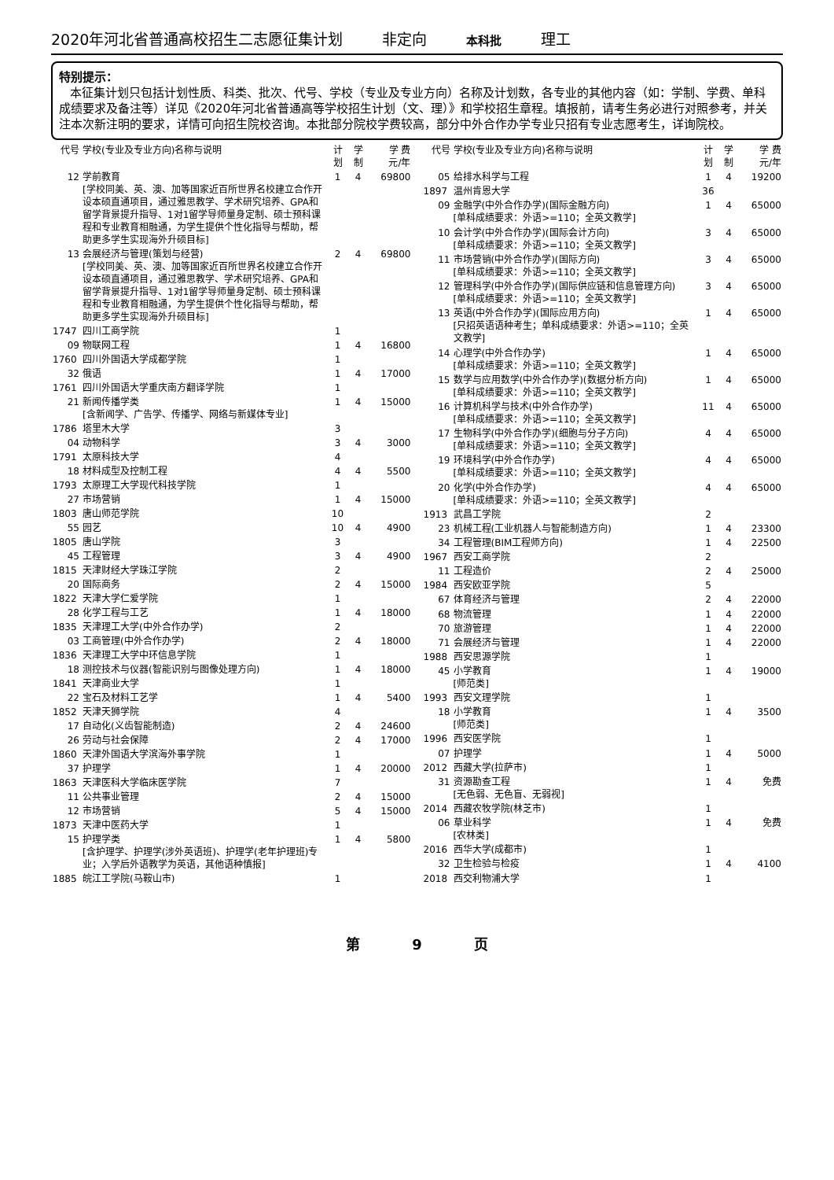2020年河北省普通高校招生二志愿征集计划 非定向 本科批 理工
特别提示：
本征集计划只包括计划性质、科类、批次、代号、学校（专业及专业方向）名称及计划数，各专业的其他内容（如：学制、学费、单科成绩要求及备注等）详见《2020年河北省普通高等学校招生计划（文、理）》和学校招生章程。填报前，请考生务必进行对照参考，并关注本次新注明的要求，详情可向招生院校咨询。本批部分院校学费较高，部分中外合作办学专业只招有专业志愿考生，详询院校。
| 代号 | 学校(专业及专业方向)名称与说明 | 计划 | 学制 | 学 费 元/年 |
| --- | --- | --- | --- | --- |
| 12 | 学前教育 [学校同美、英、澳、加等国家近百所世界名校建立合作开设本硕直通项目，通过雅思教学、学术研究培养、GPA和留学背景提升指导、1对1留学导师量身定制、硕士预科课程和专业教育相融通，为学生提供个性化指导与帮助，帮助更多学生实现海外升硕目标] | 1 | 4 | 69800 |
| 13 | 会展经济与管理(策划与经营) [学校同美、英、澳、加等国家近百所世界名校建立合作开设本硕直通项目，通过雅思教学、学术研究培养、GPA和留学背景提升指导、1对1留学导师量身定制、硕士预科课程和专业教育相融通，为学生提供个性化指导与帮助，帮助更多学生实现海外升硕目标] | 2 | 4 | 69800 |
| 1747 | 四川工商学院 | 1 | | |
| 09 | 物联网工程 | 1 | 4 | 16800 |
| 1760 | 四川外国语大学成都学院 | 1 | | |
| 32 | 俄语 | 1 | 4 | 17000 |
| 1761 | 四川外国语大学重庆南方翻译学院 | 1 | | |
| 21 | 新闻传播学类 [含新闻学、广告学、传播学、网络与新媒体专业] | 1 | 4 | 15000 |
| 1786 | 塔里木大学 | 3 | | |
| 04 | 动物科学 | 3 | 4 | 3000 |
| 1791 | 太原科技大学 | 4 | | |
| 18 | 材料成型及控制工程 | 4 | 4 | 5500 |
| 1793 | 太原理工大学现代科技学院 | 1 | | |
| 27 | 市场营销 | 1 | 4 | 15000 |
| 1803 | 唐山师范学院 | 10 | | |
| 55 | 园艺 | 10 | 4 | 4900 |
| 1805 | 唐山学院 | 3 | | |
| 45 | 工程管理 | 3 | 4 | 4900 |
| 1815 | 天津财经大学珠江学院 | 2 | | |
| 20 | 国际商务 | 2 | 4 | 15000 |
| 1822 | 天津大学仁爱学院 | 1 | | |
| 28 | 化学工程与工艺 | 1 | 4 | 18000 |
| 1835 | 天津理工大学(中外合作办学) | 2 | | |
| 03 | 工商管理(中外合作办学) | 2 | 4 | 18000 |
| 1836 | 天津理工大学中环信息学院 | 1 | | |
| 18 | 测控技术与仪器(智能识别与图像处理方向) | 1 | 4 | 18000 |
| 1841 | 天津商业大学 | 1 | | |
| 22 | 宝石及材料工艺学 | 1 | 4 | 5400 |
| 1852 | 天津天狮学院 | 4 | | |
| 17 | 自动化(义齿智能制造) | 2 | 4 | 24600 |
| 26 | 劳动与社会保障 | 2 | 4 | 17000 |
| 1860 | 天津外国语大学滨海外事学院 | 1 | | |
| 37 | 护理学 | 1 | 4 | 20000 |
| 1863 | 天津医科大学临床医学院 | 7 | | |
| 11 | 公共事业管理 | 2 | 4 | 15000 |
| 12 | 市场营销 | 5 | 4 | 15000 |
| 1873 | 天津中医药大学 | 1 | | |
| 15 | 护理学类 [含护理学、护理学(涉外英语班)、护理学(老年护理班)专业；入学后外语教学为英语，其他语种慎报] | 1 | 4 | 5800 |
| 1885 | 皖江工学院(马鞍山市) | 1 | | |
| 代号 | 学校(专业及专业方向)名称与说明 | 计划 | 学制 | 学 费 元/年 |
| --- | --- | --- | --- | --- |
| 05 | 给排水科学与工程 | 1 | 4 | 19200 |
| 1897 | 温州肯恩大学 | 36 | | |
| 09 | 金融学(中外合作办学)(国际金融方向) [单科成绩要求：外语>=110；全英文教学] | 1 | 4 | 65000 |
| 10 | 会计学(中外合作办学)(国际会计方向) [单科成绩要求：外语>=110；全英文教学] | 3 | 4 | 65000 |
| 11 | 市场营销(中外合作办学)(国际方向) [单科成绩要求：外语>=110；全英文教学] | 3 | 4 | 65000 |
| 12 | 管理科学(中外合作办学)(国际供应链和信息管理方向) [单科成绩要求：外语>=110；全英文教学] | 3 | 4 | 65000 |
| 13 | 英语(中外合作办学)(国际应用方向) [只招英语语种考生；单科成绩要求：外语>=110；全英文教学] | 1 | 4 | 65000 |
| 14 | 心理学(中外合作办学) [单科成绩要求：外语>=110；全英文教学] | 1 | 4 | 65000 |
| 15 | 数学与应用数学(中外合作办学)(数据分析方向) [单科成绩要求：外语>=110；全英文教学] | 1 | 4 | 65000 |
| 16 | 计算机科学与技术(中外合作办学) [单科成绩要求：外语>=110；全英文教学] | 11 | 4 | 65000 |
| 17 | 生物科学(中外合作办学)(细胞与分子方向) [单科成绩要求：外语>=110；全英文教学] | 4 | 4 | 65000 |
| 19 | 环境科学(中外合作办学) [单科成绩要求：外语>=110；全英文教学] | 4 | 4 | 65000 |
| 20 | 化学(中外合作办学) [单科成绩要求：外语>=110；全英文教学] | 4 | 4 | 65000 |
| 1913 | 武昌工学院 | 2 | | |
| 23 | 机械工程(工业机器人与智能制造方向) | 1 | 4 | 23300 |
| 34 | 工程管理(BIM工程师方向) | 1 | 4 | 22500 |
| 1967 | 西安工商学院 | 2 | | |
| 11 | 工程造价 | 2 | 4 | 25000 |
| 1984 | 西安欧亚学院 | 5 | | |
| 67 | 体育经济与管理 | 2 | 4 | 22000 |
| 68 | 物流管理 | 1 | 4 | 22000 |
| 70 | 旅游管理 | 1 | 4 | 22000 |
| 71 | 会展经济与管理 | 1 | 4 | 22000 |
| 1988 | 西安思源学院 | 1 | | |
| 45 | 小学教育 [师范类] | 1 | 4 | 19000 |
| 1993 | 西安文理学院 | 1 | | |
| 18 | 小学教育 [师范类] | 1 | 4 | 3500 |
| 1996 | 西安医学院 | 1 | | |
| 07 | 护理学 | 1 | 4 | 5000 |
| 2012 | 西藏大学(拉萨市) | 1 | | |
| 31 | 资源勘查工程 [无色弱、无色盲、无弱视] | 1 | 4 | 免费 |
| 2014 | 西藏农牧学院(林芝市) | 1 | | |
| 06 | 草业科学 [农林类] | 1 | 4 | 免费 |
| 2016 | 西华大学(成都市) | 1 | | |
| 32 | 卫生检验与检疫 | 1 | 4 | 4100 |
| 2018 | 西交利物浦大学 | 1 | | |
第 9 页